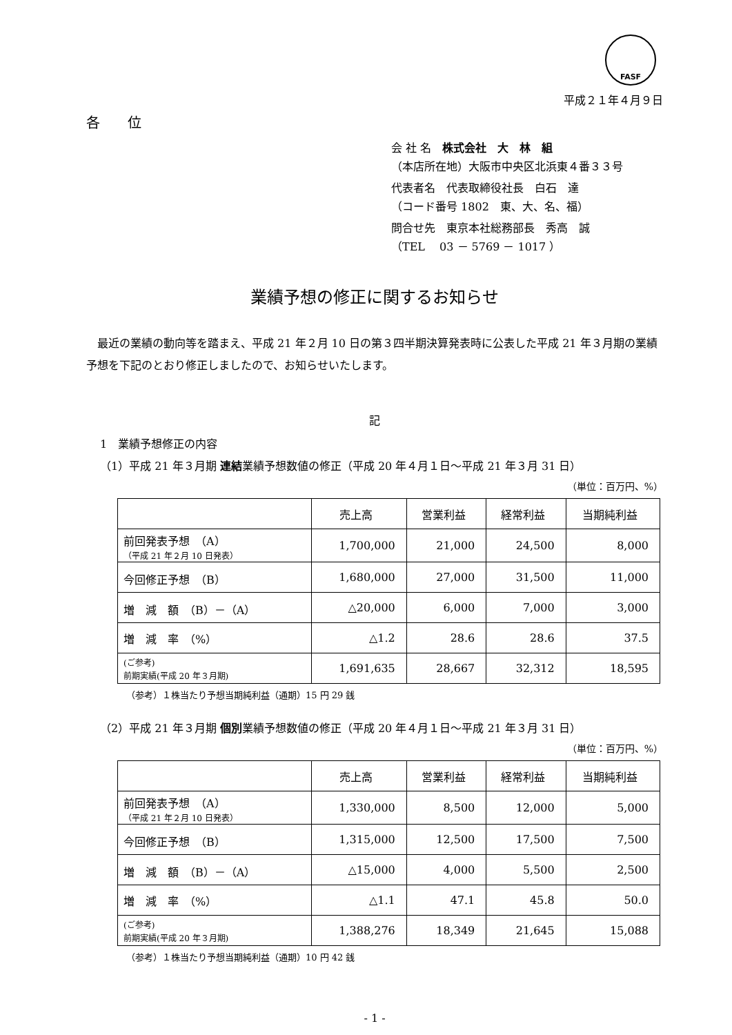FASF
平成２１年４月９日
各　　位
会 社 名　株式会社　大　林　組
（本店所在地）大阪市中央区北浜東４番３３号
代表者名　代表取締役社長　白石　達
（コード番号 1802　東、大、名、福）
問合せ先　東京本社総務部長　秀高　誠
（TEL　 03 － 5769 － 1017 ）
業績予想の修正に関するお知らせ
最近の業績の動向等を踏まえ、平成 21 年２月 10 日の第３四半期決算発表時に公表した平成 21 年３月期の業績予想を下記のとおり修正しましたので、お知らせいたします。
記
1　業績予想修正の内容
（1）平成 21 年３月期 連結業績予想数値の修正（平成 20 年４月１日～平成 21 年３月 31 日）
（単位：百万円、%）
| | 売上高 | 営業利益 | 経常利益 | 当期純利益 |
| --- | --- | --- | --- | --- |
| 前回発表予想 （A） （平成 21 年２月 10 日発表） | 1,700,000 | 21,000 | 24,500 | 8,000 |
| 今回修正予想 （B） | 1,680,000 | 27,000 | 31,500 | 11,000 |
| 増 減 額 （B）－（A） | △20,000 | 6,000 | 7,000 | 3,000 |
| 増 減 率 （%） | △1.2 | 28.6 | 28.6 | 37.5 |
| (ご参考) 前期実績(平成 20 年３月期) | 1,691,635 | 28,667 | 32,312 | 18,595 |
（参考）１株当たり予想当期純利益（通期）15 円 29 銭
（2）平成 21 年３月期 個別業績予想数値の修正（平成 20 年４月１日～平成 21 年３月 31 日）
（単位：百万円、%）
| | 売上高 | 営業利益 | 経常利益 | 当期純利益 |
| --- | --- | --- | --- | --- |
| 前回発表予想 （A） （平成 21 年２月 10 日発表） | 1,330,000 | 8,500 | 12,000 | 5,000 |
| 今回修正予想 （B） | 1,315,000 | 12,500 | 17,500 | 7,500 |
| 増 減 額 （B）－（A） | △15,000 | 4,000 | 5,500 | 2,500 |
| 増 減 率 （%） | △1.1 | 47.1 | 45.8 | 50.0 |
| (ご参考) 前期実績(平成 20 年３月期) | 1,388,276 | 18,349 | 21,645 | 15,088 |
（参考）１株当たり予想当期純利益（通期）10 円 42 銭
- 1 -